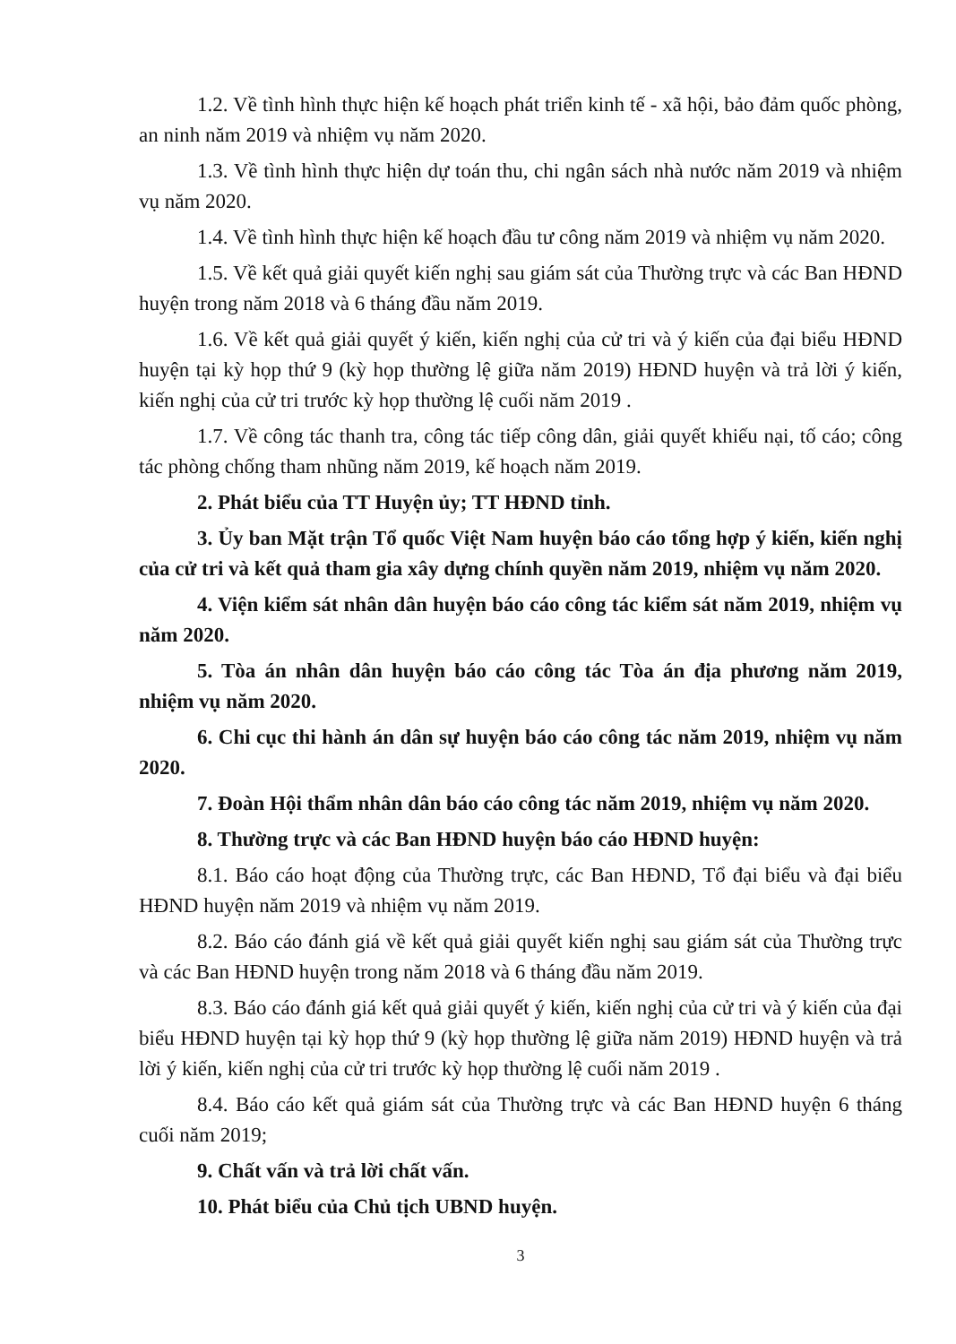1.2. Về tình hình thực hiện kế hoạch phát triển kinh tế - xã hội, bảo đảm quốc phòng, an ninh năm 2019 và nhiệm vụ năm 2020.
1.3. Về tình hình thực hiện dự toán thu, chi ngân sách nhà nước năm 2019 và nhiệm vụ năm 2020.
1.4. Về tình hình thực hiện kế hoạch đầu tư công năm 2019 và nhiệm vụ năm 2020.
1.5. Về kết quả giải quyết kiến nghị sau giám sát của Thường trực và các Ban HĐND huyện trong năm 2018 và 6 tháng đầu năm 2019.
1.6. Về kết quả giải quyết ý kiến, kiến nghị của cử tri và ý kiến của đại biểu HĐND huyện tại kỳ họp thứ 9 (kỳ họp thường lệ giữa năm 2019) HĐND huyện và trả lời ý kiến, kiến nghị của cử tri trước kỳ họp thường lệ cuối năm 2019 .
1.7. Về công tác thanh tra, công tác tiếp công dân, giải quyết khiếu nại, tố cáo; công tác phòng chống tham nhũng năm 2019, kế hoạch năm 2019.
2. Phát biểu của TT Huyện ủy; TT HĐND tỉnh.
3. Ủy ban Mặt trận Tổ quốc Việt Nam huyện báo cáo tổng hợp ý kiến, kiến nghị của cử tri và kết quả tham gia xây dựng chính quyền năm 2019, nhiệm vụ năm 2020.
4. Viện kiểm sát nhân dân huyện báo cáo công tác kiểm sát năm 2019, nhiệm vụ năm 2020.
5. Tòa án nhân dân huyện báo cáo công tác Tòa án địa phương năm 2019, nhiệm vụ năm 2020.
6. Chi cục thi hành án dân sự huyện báo cáo công tác năm 2019, nhiệm vụ năm 2020.
7. Đoàn Hội thẩm nhân dân báo cáo công tác năm 2019, nhiệm vụ năm 2020.
8. Thường trực và các Ban HĐND huyện báo cáo HĐND huyện:
8.1. Báo cáo hoạt động của Thường trực, các Ban HĐND, Tổ đại biểu và đại biểu HĐND huyện năm 2019 và nhiệm vụ năm 2019.
8.2. Báo cáo đánh giá về kết quả giải quyết kiến nghị sau giám sát của Thường trực và các Ban HĐND huyện trong năm 2018 và 6 tháng đầu năm 2019.
8.3. Báo cáo đánh giá kết quả giải quyết ý kiến, kiến nghị của cử tri và ý kiến của đại biểu HĐND huyện tại kỳ họp thứ 9 (kỳ họp thường lệ giữa năm 2019) HĐND huyện và trả lời ý kiến, kiến nghị của cử tri trước kỳ họp thường lệ cuối năm 2019 .
8.4. Báo cáo kết quả giám sát của Thường trực và các Ban HĐND huyện 6 tháng cuối năm 2019;
9. Chất vấn và trả lời chất vấn.
10. Phát biểu của Chủ tịch UBND huyện.
3